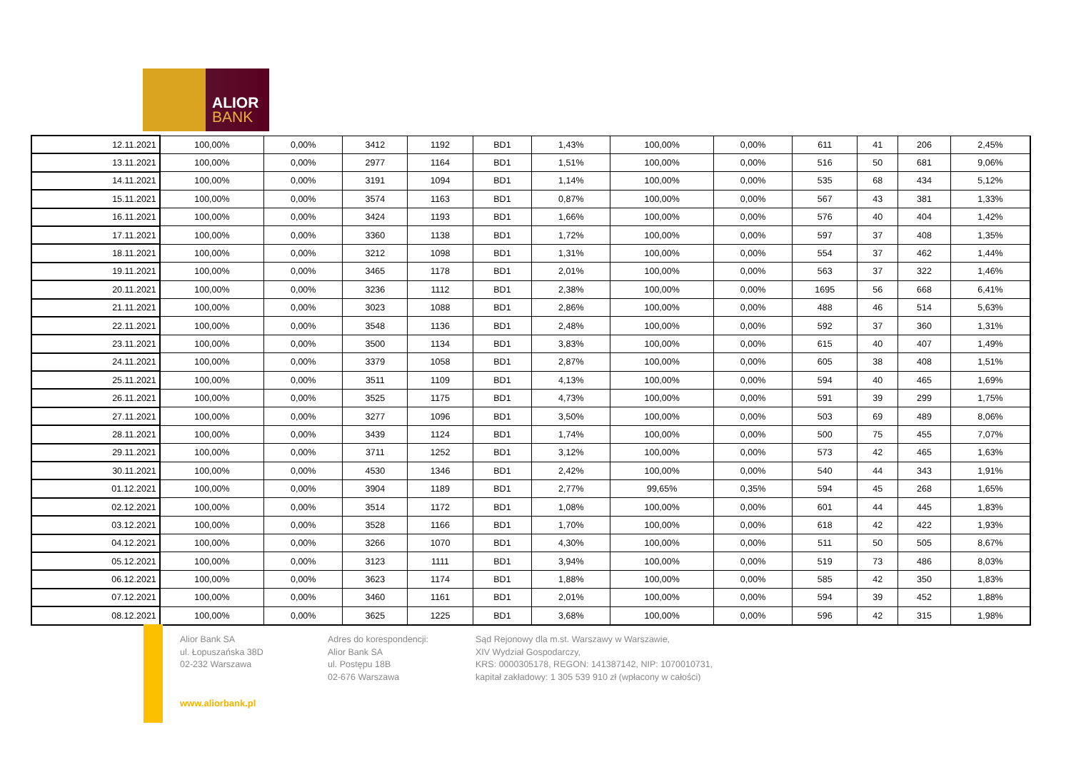ALIOR
BANK
| 12.11.2021 | 100,00% | 0,00% | 3412 | 1192 | BD1 | 1,43% | 100,00% | 0,00% | 611 | 41 | 206 | 2,45% |
| 13.11.2021 | 100,00% | 0,00% | 2977 | 1164 | BD1 | 1,51% | 100,00% | 0,00% | 516 | 50 | 681 | 9,06% |
| 14.11.2021 | 100,00% | 0,00% | 3191 | 1094 | BD1 | 1,14% | 100,00% | 0,00% | 535 | 68 | 434 | 5,12% |
| 15.11.2021 | 100,00% | 0,00% | 3574 | 1163 | BD1 | 0,87% | 100,00% | 0,00% | 567 | 43 | 381 | 1,33% |
| 16.11.2021 | 100,00% | 0,00% | 3424 | 1193 | BD1 | 1,66% | 100,00% | 0,00% | 576 | 40 | 404 | 1,42% |
| 17.11.2021 | 100,00% | 0,00% | 3360 | 1138 | BD1 | 1,72% | 100,00% | 0,00% | 597 | 37 | 408 | 1,35% |
| 18.11.2021 | 100,00% | 0,00% | 3212 | 1098 | BD1 | 1,31% | 100,00% | 0,00% | 554 | 37 | 462 | 1,44% |
| 19.11.2021 | 100,00% | 0,00% | 3465 | 1178 | BD1 | 2,01% | 100,00% | 0,00% | 563 | 37 | 322 | 1,46% |
| 20.11.2021 | 100,00% | 0,00% | 3236 | 1112 | BD1 | 2,38% | 100,00% | 0,00% | 1695 | 56 | 668 | 6,41% |
| 21.11.2021 | 100,00% | 0,00% | 3023 | 1088 | BD1 | 2,86% | 100,00% | 0,00% | 488 | 46 | 514 | 5,63% |
| 22.11.2021 | 100,00% | 0,00% | 3548 | 1136 | BD1 | 2,48% | 100,00% | 0,00% | 592 | 37 | 360 | 1,31% |
| 23.11.2021 | 100,00% | 0,00% | 3500 | 1134 | BD1 | 3,83% | 100,00% | 0,00% | 615 | 40 | 407 | 1,49% |
| 24.11.2021 | 100,00% | 0,00% | 3379 | 1058 | BD1 | 2,87% | 100,00% | 0,00% | 605 | 38 | 408 | 1,51% |
| 25.11.2021 | 100,00% | 0,00% | 3511 | 1109 | BD1 | 4,13% | 100,00% | 0,00% | 594 | 40 | 465 | 1,69% |
| 26.11.2021 | 100,00% | 0,00% | 3525 | 1175 | BD1 | 4,73% | 100,00% | 0,00% | 591 | 39 | 299 | 1,75% |
| 27.11.2021 | 100,00% | 0,00% | 3277 | 1096 | BD1 | 3,50% | 100,00% | 0,00% | 503 | 69 | 489 | 8,06% |
| 28.11.2021 | 100,00% | 0,00% | 3439 | 1124 | BD1 | 1,74% | 100,00% | 0,00% | 500 | 75 | 455 | 7,07% |
| 29.11.2021 | 100,00% | 0,00% | 3711 | 1252 | BD1 | 3,12% | 100,00% | 0,00% | 573 | 42 | 465 | 1,63% |
| 30.11.2021 | 100,00% | 0,00% | 4530 | 1346 | BD1 | 2,42% | 100,00% | 0,00% | 540 | 44 | 343 | 1,91% |
| 01.12.2021 | 100,00% | 0,00% | 3904 | 1189 | BD1 | 2,77% | 99,65% | 0,35% | 594 | 45 | 268 | 1,65% |
| 02.12.2021 | 100,00% | 0,00% | 3514 | 1172 | BD1 | 1,08% | 100,00% | 0,00% | 601 | 44 | 445 | 1,83% |
| 03.12.2021 | 100,00% | 0,00% | 3528 | 1166 | BD1 | 1,70% | 100,00% | 0,00% | 618 | 42 | 422 | 1,93% |
| 04.12.2021 | 100,00% | 0,00% | 3266 | 1070 | BD1 | 4,30% | 100,00% | 0,00% | 511 | 50 | 505 | 8,67% |
| 05.12.2021 | 100,00% | 0,00% | 3123 | 1111 | BD1 | 3,94% | 100,00% | 0,00% | 519 | 73 | 486 | 8,03% |
| 06.12.2021 | 100,00% | 0,00% | 3623 | 1174 | BD1 | 1,88% | 100,00% | 0,00% | 585 | 42 | 350 | 1,83% |
| 07.12.2021 | 100,00% | 0,00% | 3460 | 1161 | BD1 | 2,01% | 100,00% | 0,00% | 594 | 39 | 452 | 1,88% |
| 08.12.2021 | 100,00% | 0,00% | 3625 | 1225 | BD1 | 3,68% | 100,00% | 0,00% | 596 | 42 | 315 | 1,98% |
Alior Bank SA
ul. Łopuszańska 38D
02-232 Warszawa
Adres do korespondencji:
Alior Bank SA
ul. Postępu 18B
02-676 Warszawa
Sąd Rejonowy dla m.st. Warszawy w Warszawie,
XIV Wydział Gospodarczy,
KRS: 0000305178, REGON: 141387142, NIP: 1070010731,
kapitał zakładowy: 1 305 539 910 zł (wpłacony w całości)
www.aliorbank.pl